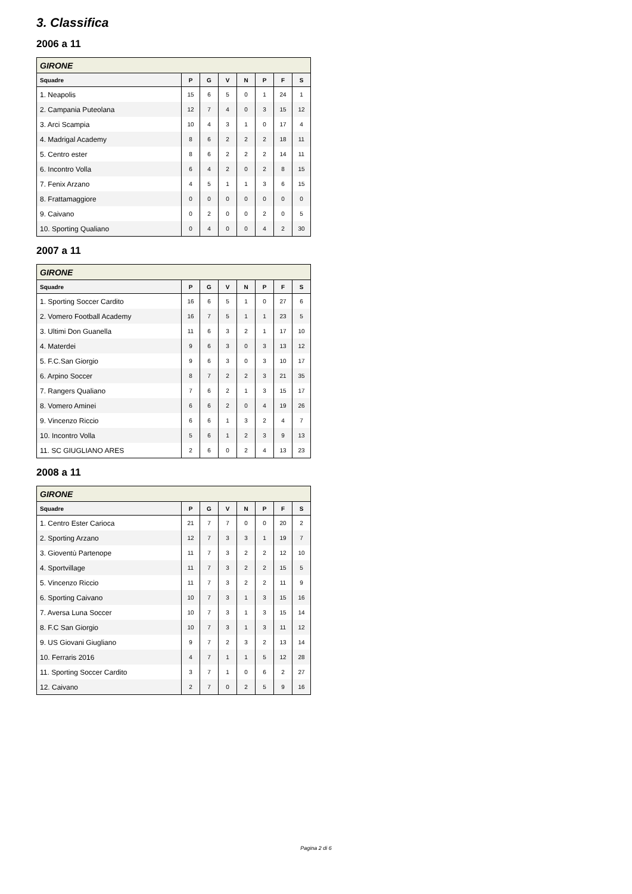3. Classifica
2006 a 11
| GIRONE | | | | | | | |
| --- | --- | --- | --- | --- | --- | --- | --- |
| Squadre | P | G | V | N | P | F | S |
| 1. Neapolis | 15 | 6 | 5 | 0 | 1 | 24 | 1 |
| 2. Campania Puteolana | 12 | 7 | 4 | 0 | 3 | 15 | 12 |
| 3. Arci Scampia | 10 | 4 | 3 | 1 | 0 | 17 | 4 |
| 4. Madrigal Academy | 8 | 6 | 2 | 2 | 2 | 18 | 11 |
| 5. Centro ester | 8 | 6 | 2 | 2 | 2 | 14 | 11 |
| 6. Incontro Volla | 6 | 4 | 2 | 0 | 2 | 8 | 15 |
| 7. Fenix Arzano | 4 | 5 | 1 | 1 | 3 | 6 | 15 |
| 8. Frattamaggiore | 0 | 0 | 0 | 0 | 0 | 0 | 0 |
| 9. Caivano | 0 | 2 | 0 | 0 | 2 | 0 | 5 |
| 10. Sporting Qualiano | 0 | 4 | 0 | 0 | 4 | 2 | 30 |
2007 a 11
| GIRONE | | | | | | | |
| --- | --- | --- | --- | --- | --- | --- | --- |
| Squadre | P | G | V | N | P | F | S |
| 1. Sporting Soccer Cardito | 16 | 6 | 5 | 1 | 0 | 27 | 6 |
| 2. Vomero Football Academy | 16 | 7 | 5 | 1 | 1 | 23 | 5 |
| 3. Ultimi Don Guanella | 11 | 6 | 3 | 2 | 1 | 17 | 10 |
| 4. Materdei | 9 | 6 | 3 | 0 | 3 | 13 | 12 |
| 5. F.C.San Giorgio | 9 | 6 | 3 | 0 | 3 | 10 | 17 |
| 6. Arpino Soccer | 8 | 7 | 2 | 2 | 3 | 21 | 35 |
| 7. Rangers Qualiano | 7 | 6 | 2 | 1 | 3 | 15 | 17 |
| 8. Vomero Aminei | 6 | 6 | 2 | 0 | 4 | 19 | 26 |
| 9. Vincenzo Riccio | 6 | 6 | 1 | 3 | 2 | 4 | 7 |
| 10. Incontro Volla | 5 | 6 | 1 | 2 | 3 | 9 | 13 |
| 11. SC GIUGLIANO ARES | 2 | 6 | 0 | 2 | 4 | 13 | 23 |
2008 a 11
| GIRONE | | | | | | | |
| --- | --- | --- | --- | --- | --- | --- | --- |
| Squadre | P | G | V | N | P | F | S |
| 1. Centro Ester Carioca | 21 | 7 | 7 | 0 | 0 | 20 | 2 |
| 2. Sporting Arzano | 12 | 7 | 3 | 3 | 1 | 19 | 7 |
| 3. Gioventù Partenope | 11 | 7 | 3 | 2 | 2 | 12 | 10 |
| 4. Sportvillage | 11 | 7 | 3 | 2 | 2 | 15 | 5 |
| 5. Vincenzo Riccio | 11 | 7 | 3 | 2 | 2 | 11 | 9 |
| 6. Sporting Caivano | 10 | 7 | 3 | 1 | 3 | 15 | 16 |
| 7. Aversa Luna Soccer | 10 | 7 | 3 | 1 | 3 | 15 | 14 |
| 8. F.C San Giorgio | 10 | 7 | 3 | 1 | 3 | 11 | 12 |
| 9. US Giovani Giugliano | 9 | 7 | 2 | 3 | 2 | 13 | 14 |
| 10. Ferraris 2016 | 4 | 7 | 1 | 1 | 5 | 12 | 28 |
| 11. Sporting Soccer Cardito | 3 | 7 | 1 | 0 | 6 | 2 | 27 |
| 12. Caivano | 2 | 7 | 0 | 2 | 5 | 9 | 16 |
Pagina 2 di 6